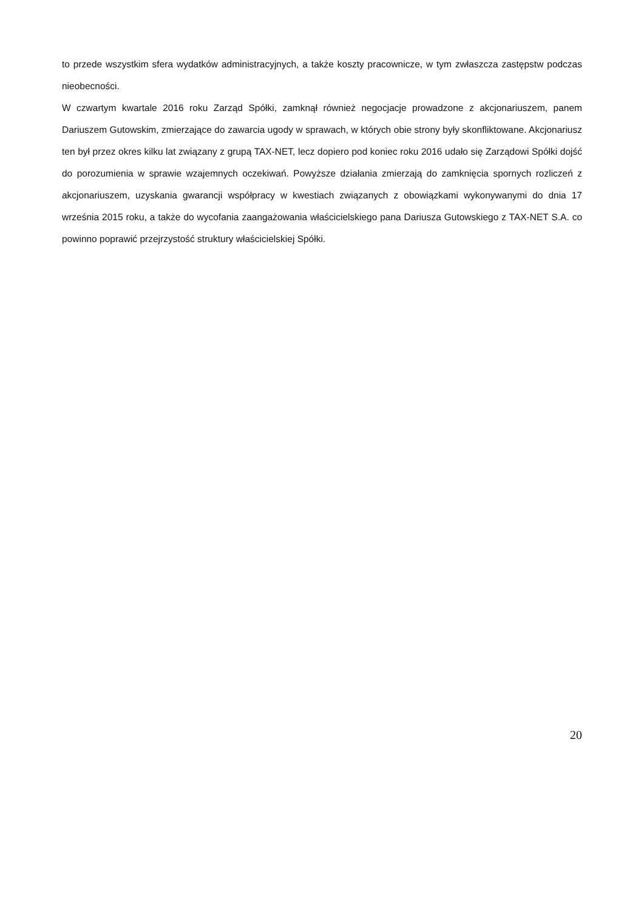to przede wszystkim sfera wydatków administracyjnych, a także koszty pracownicze, w tym zwłaszcza zastępstw podczas nieobecności.
W czwartym kwartale 2016 roku Zarząd Spółki, zamknął również negocjacje prowadzone z akcjonariuszem, panem Dariuszem Gutowskim, zmierzające do zawarcia ugody w sprawach, w których obie strony były skonfliktowane. Akcjonariusz ten był przez okres kilku lat związany z grupą TAX-NET, lecz dopiero pod koniec roku 2016 udało się Zarządowi Spółki dojść do porozumienia w sprawie wzajemnych oczekiwań. Powyższe działania zmierzają do zamknięcia spornych rozliczeń z akcjonariuszem, uzyskania gwarancji współpracy w kwestiach związanych z obowiązkami wykonywanymi do dnia 17 września 2015 roku, a także do wycofania zaangażowania właścicielskiego pana Dariusza Gutowskiego z TAX-NET S.A. co powinno poprawić przejrzystość struktury właścicielskiej Spółki.
20